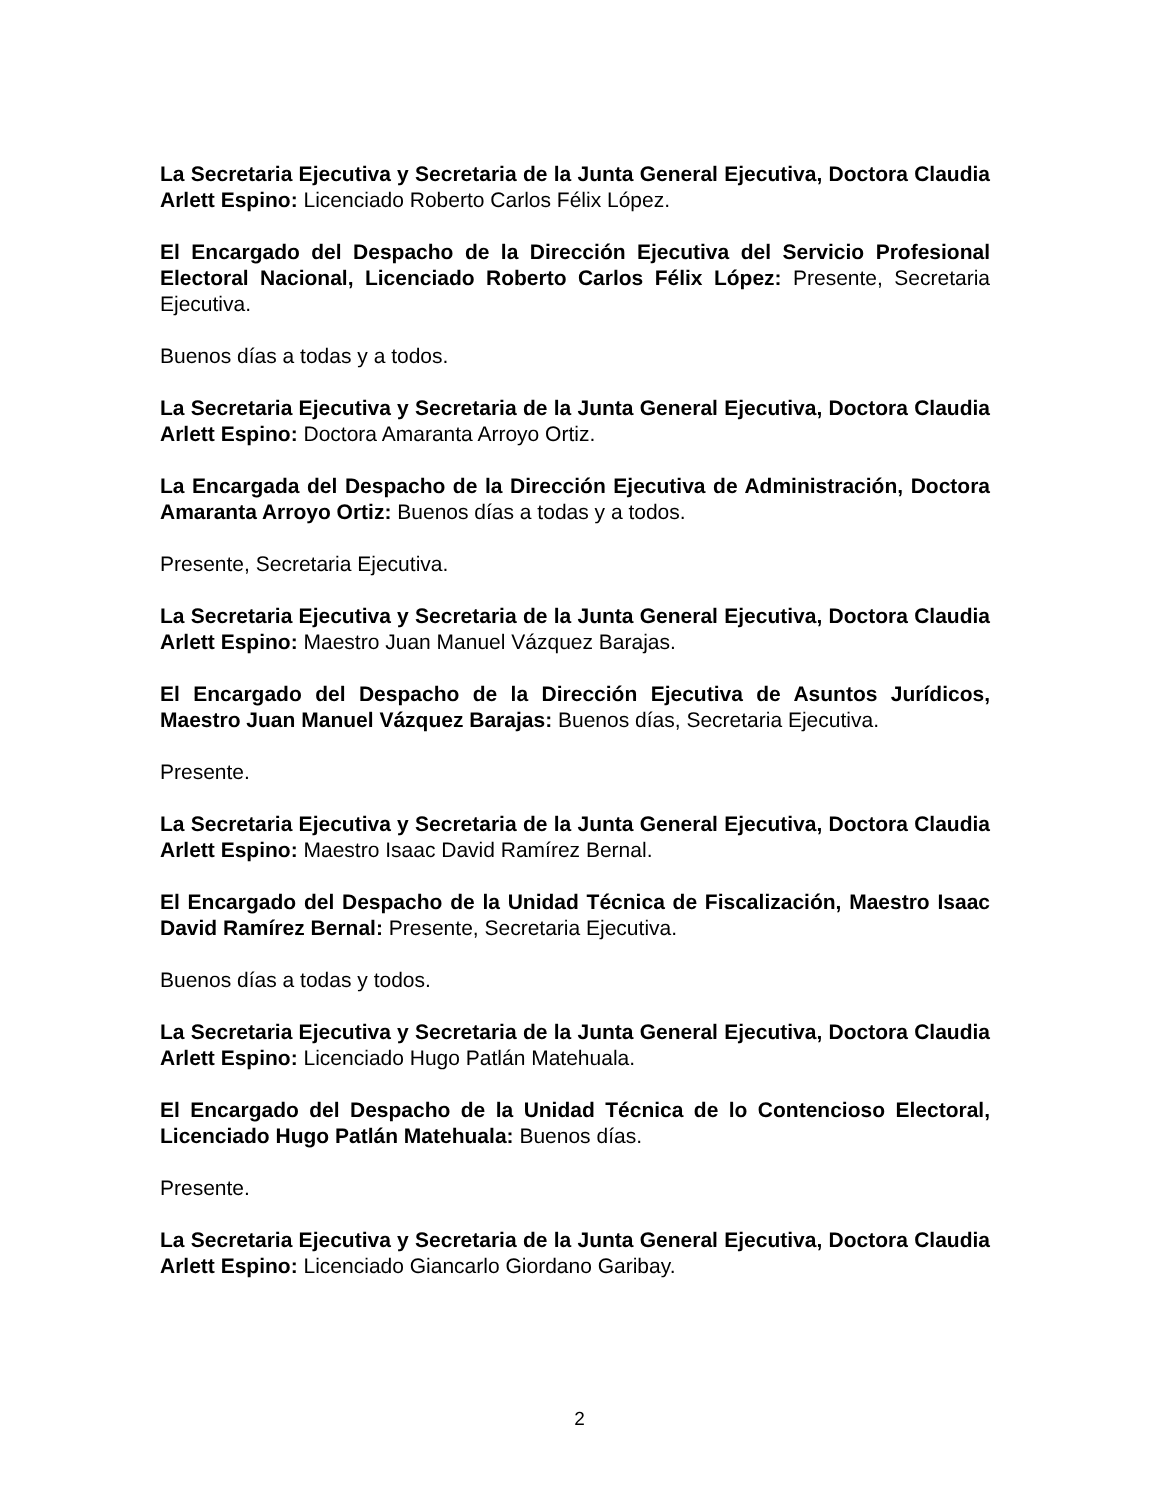La Secretaria Ejecutiva y Secretaria de la Junta General Ejecutiva, Doctora Claudia Arlett Espino: Licenciado Roberto Carlos Félix López.
El Encargado del Despacho de la Dirección Ejecutiva del Servicio Profesional Electoral Nacional, Licenciado Roberto Carlos Félix López: Presente, Secretaria Ejecutiva.
Buenos días a todas y a todos.
La Secretaria Ejecutiva y Secretaria de la Junta General Ejecutiva, Doctora Claudia Arlett Espino: Doctora Amaranta Arroyo Ortiz.
La Encargada del Despacho de la Dirección Ejecutiva de Administración, Doctora Amaranta Arroyo Ortiz: Buenos días a todas y a todos.
Presente, Secretaria Ejecutiva.
La Secretaria Ejecutiva y Secretaria de la Junta General Ejecutiva, Doctora Claudia Arlett Espino: Maestro Juan Manuel Vázquez Barajas.
El Encargado del Despacho de la Dirección Ejecutiva de Asuntos Jurídicos, Maestro Juan Manuel Vázquez Barajas: Buenos días, Secretaria Ejecutiva.
Presente.
La Secretaria Ejecutiva y Secretaria de la Junta General Ejecutiva, Doctora Claudia Arlett Espino: Maestro Isaac David Ramírez Bernal.
El Encargado del Despacho de la Unidad Técnica de Fiscalización, Maestro Isaac David Ramírez Bernal: Presente, Secretaria Ejecutiva.
Buenos días a todas y todos.
La Secretaria Ejecutiva y Secretaria de la Junta General Ejecutiva, Doctora Claudia Arlett Espino: Licenciado Hugo Patlán Matehuala.
El Encargado del Despacho de la Unidad Técnica de lo Contencioso Electoral, Licenciado Hugo Patlán Matehuala: Buenos días.
Presente.
La Secretaria Ejecutiva y Secretaria de la Junta General Ejecutiva, Doctora Claudia Arlett Espino: Licenciado Giancarlo Giordano Garibay.
2